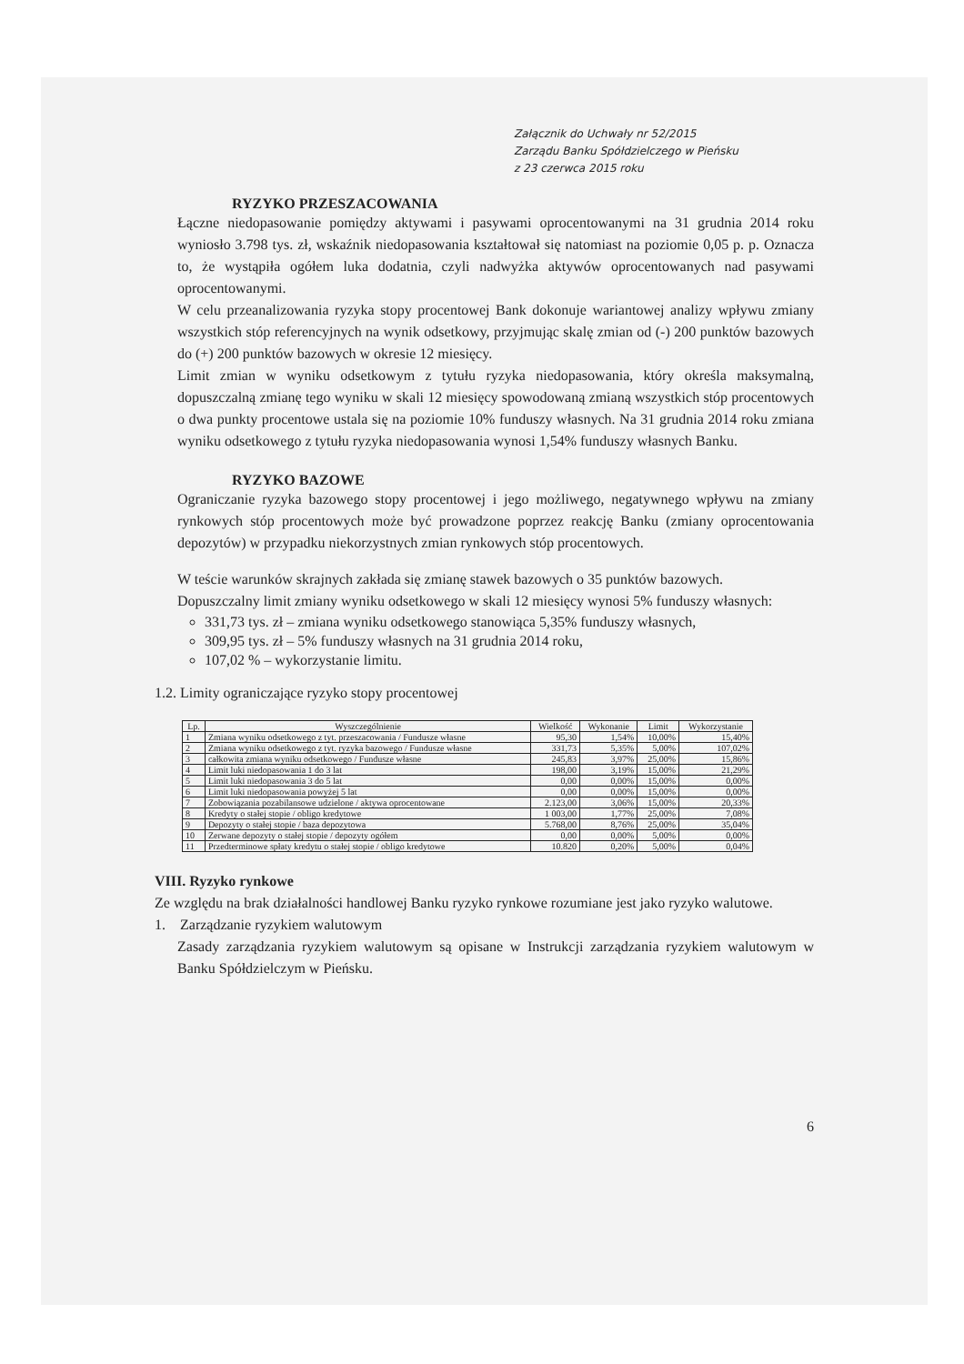Załącznik do Uchwały nr 52/2015
Zarządu Banku Spółdzielczego w Pieńsku
z 23 czerwca 2015 roku
RYZYKO PRZESZACOWANIA
Łączne niedopasowanie pomiędzy aktywami i pasywami oprocentowanymi na 31 grudnia 2014 roku wyniosło 3.798 tys. zł, wskaźnik niedopasowania kształtował się natomiast na poziomie 0,05 p. p. Oznacza to, że wystąpiła ogółem luka dodatnia, czyli nadwyżka aktywów oprocentowanych nad pasywami oprocentowanymi.
W celu przeanalizowania ryzyka stopy procentowej Bank dokonuje wariantowej analizy wpływu zmiany wszystkich stóp referencyjnych na wynik odsetkowy, przyjmując skalę zmian od (-) 200 punktów bazowych do (+) 200 punktów bazowych w okresie 12 miesięcy.
Limit zmian w wyniku odsetkowym z tytułu ryzyka niedopasowania, który określa maksymalną, dopuszczalną zmianę tego wyniku w skali 12 miesięcy spowodowaną zmianą wszystkich stóp procentowych o dwa punkty procentowe ustala się na poziomie 10% funduszy własnych. Na 31 grudnia 2014 roku zmiana wyniku odsetkowego z tytułu ryzyka niedopasowania wynosi 1,54% funduszy własnych Banku.
RYZYKO BAZOWE
Ograniczanie ryzyka bazowego stopy procentowej i jego możliwego, negatywnego wpływu na zmiany rynkowych stóp procentowych może być prowadzone poprzez reakcję Banku (zmiany oprocentowania depozytów) w przypadku niekorzystnych zmian rynkowych stóp procentowych.
W teście warunków skrajnych zakłada się zmianę stawek bazowych o 35 punktów bazowych.
Dopuszczalny limit zmiany wyniku odsetkowego w skali 12 miesięcy wynosi 5% funduszy własnych:
331,73 tys. zł – zmiana wyniku odsetkowego stanowiąca 5,35% funduszy własnych,
309,95 tys. zł – 5% funduszy własnych na 31 grudnia 2014 roku,
107,02 % – wykorzystanie limitu.
1.2. Limity ograniczające ryzyko stopy procentowej
| Lp. | Wyszczególnienie | Wielkość | Wykonanie | Limit | Wykorzystanie |
| --- | --- | --- | --- | --- | --- |
| 1 | Zmiana wyniku odsetkowego z tyt. przeszacowania / Fundusze własne | 95,30 | 1,54% | 10,00% | 15,40% |
| 2 | Zmiana wyniku odsetkowego z tyt. ryzyka bazowego / Fundusze własne | 331,73 | 5,35% | 5,00% | 107,02% |
| 3 | całkowita zmiana wyniku odsetkowego / Fundusze własne | 245,83 | 3,97% | 25,00% | 15,86% |
| 4 | Limit luki niedopasowania 1 do 3 lat | 198,00 | 3,19% | 15,00% | 21,29% |
| 5 | Limit luki niedopasowania 3 do 5 lat | 0,00 | 0,00% | 15,00% | 0,00% |
| 6 | Limit luki niedopasowania powyżej 5 lat | 0,00 | 0,00% | 15,00% | 0,00% |
| 7 | Zobowiązania pozabilansowe udzielone / aktywa oprocentowane | 2.123,00 | 3,06% | 15,00% | 20,33% |
| 8 | Kredyty o stałej stopie / obligo kredytowe | 1 003,00 | 1,77% | 25,00% | 7,08% |
| 9 | Depozyty o stałej stopie / baza depozytowa | 5.768,00 | 8,76% | 25,00% | 35,04% |
| 10 | Zerwane depozyty o stałej stopie / depozyty ogółem | 0,00 | 0,00% | 5,00% | 0,00% |
| 11 | Przedterminowe spłaty kredytu o stałej stopie / obligo kredytowe | 10.820 | 0,20% | 5,00% | 0,04% |
VIII. Ryzyko rynkowe
Ze względu na brak działalności handlowej Banku ryzyko rynkowe rozumiane jest jako ryzyko walutowe.
1. Zarządzanie ryzykiem walutowym
Zasady zarządzania ryzykiem walutowym są opisane w Instrukcji zarządzania ryzykiem walutowym w Banku Spółdzielczym w Pieńsku.
6